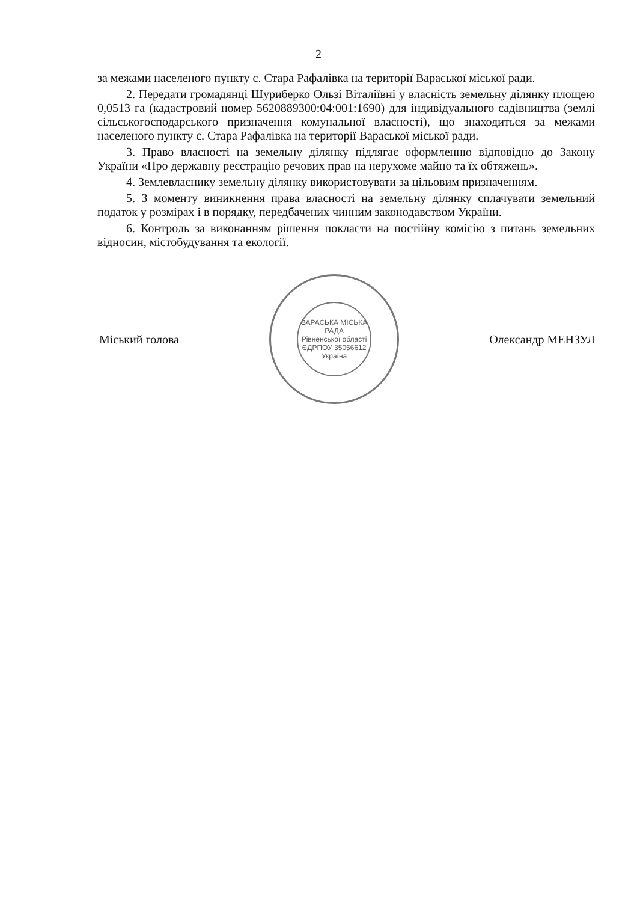2
за межами населеного пункту с. Стара Рафалівка на території Вараської міської ради.
2. Передати громадянці Шуриберко Ользі Віталіївні у власність земельну ділянку площею 0,0513 га (кадастровий номер 5620889300:04:001:1690) для індивідуального садівництва (землі сільськогосподарського призначення комунальної власності), що знаходиться за межами населеного пункту с. Стара Рафалівка на території Вараської міської ради.
3. Право власності на земельну ділянку підлягає оформленню відповідно до Закону України «Про державну реєстрацію речових прав на нерухоме майно та їх обтяжень».
4. Землевласнику земельну ділянку використовувати за цільовим призначенням.
5. З моменту виникнення права власності на земельну ділянку сплачувати земельний податок у розмірах і в порядку, передбачених чинним законодавством України.
6. Контроль за виконанням рішення покласти на постійну комісію з питань земельних відносин, містобудування та екології.
Міський голова
ВАРАСЬКА МІСЬКА РАДА
Рівненської області
ЄДРПОУ 35056612
Україна
Олександр МЕНЗУЛ